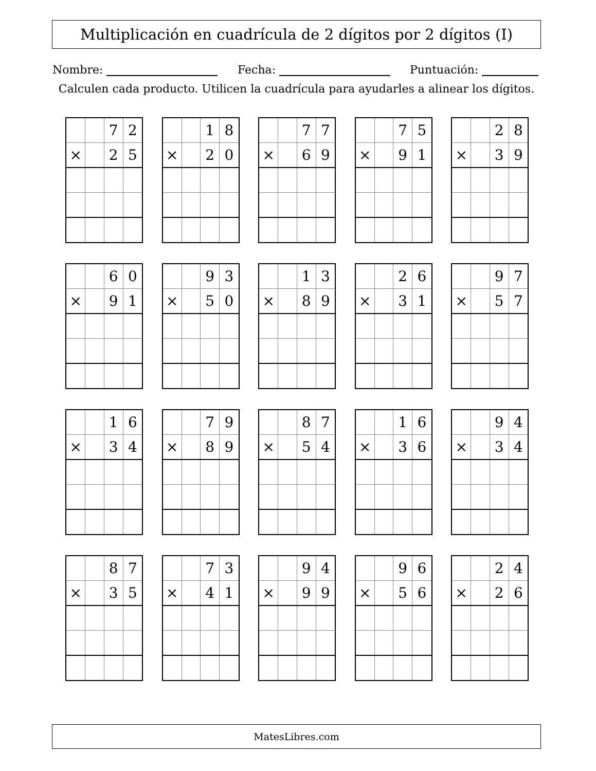Multiplicación en cuadrícula de 2 dígitos por 2 dígitos (I)
Nombre: Fecha: Puntuación:
Calculen cada producto. Utilicen la cuadrícula para ayudarles a alinear los dígitos.
| | | 7 | 2 |
| × | | 2 | 5 |
| | | 1 | 8 |
| × | | 2 | 0 |
| | | 7 | 7 |
| × | | 6 | 9 |
| | | 7 | 5 |
| × | | 9 | 1 |
| | | 2 | 8 |
| × | | 3 | 9 |
| | | 6 | 0 |
| × | | 9 | 1 |
| | | 9 | 3 |
| × | | 5 | 0 |
| | | 1 | 3 |
| × | | 8 | 9 |
| | | 2 | 6 |
| × | | 3 | 1 |
| | | 9 | 7 |
| × | | 5 | 7 |
| | | 1 | 6 |
| × | | 3 | 4 |
| | | 7 | 9 |
| × | | 8 | 9 |
| | | 8 | 7 |
| × | | 5 | 4 |
| | | 1 | 6 |
| × | | 3 | 6 |
| | | 9 | 4 |
| × | | 3 | 4 |
| | | 8 | 7 |
| × | | 3 | 5 |
| | | 7 | 3 |
| × | | 4 | 1 |
| | | 9 | 4 |
| × | | 9 | 9 |
| | | 9 | 6 |
| × | | 5 | 6 |
| | | 2 | 4 |
| × | | 2 | 6 |
MatesLibres.com